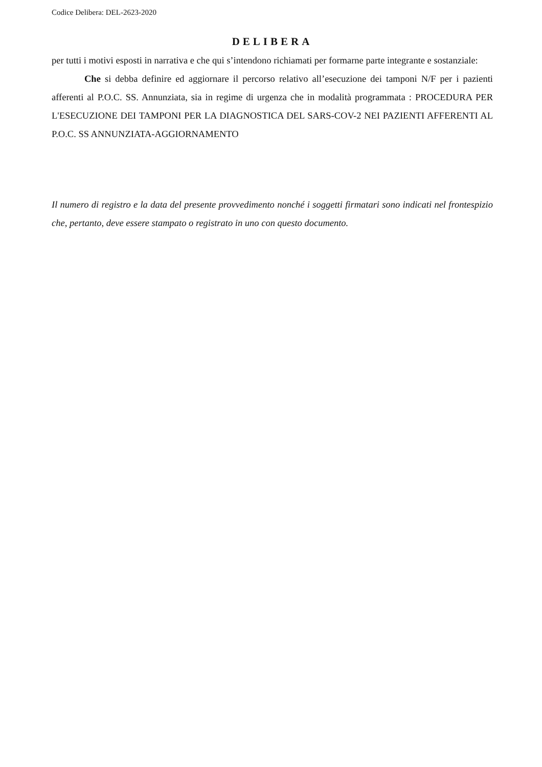Codice Delibera: DEL-2623-2020
DELIBERA
per tutti i motivi esposti in narrativa e che qui s’intendono richiamati per formarne parte integrante e sostanziale:
Che si debba definire ed aggiornare il percorso relativo all’esecuzione dei tamponi N/F per i pazienti afferenti al P.O.C. SS. Annunziata, sia in regime di urgenza che in modalità programmata : PROCEDURA PER L'ESECUZIONE DEI TAMPONI PER LA DIAGNOSTICA DEL SARS-COV-2 NEI PAZIENTI AFFERENTI AL P.O.C. SS ANNUNZIATA-AGGIORNAMENTO
Il numero di registro e la data del presente provvedimento nonché i soggetti firmatari sono indicati nel frontespizio che, pertanto, deve essere stampato o registrato in uno con questo documento.